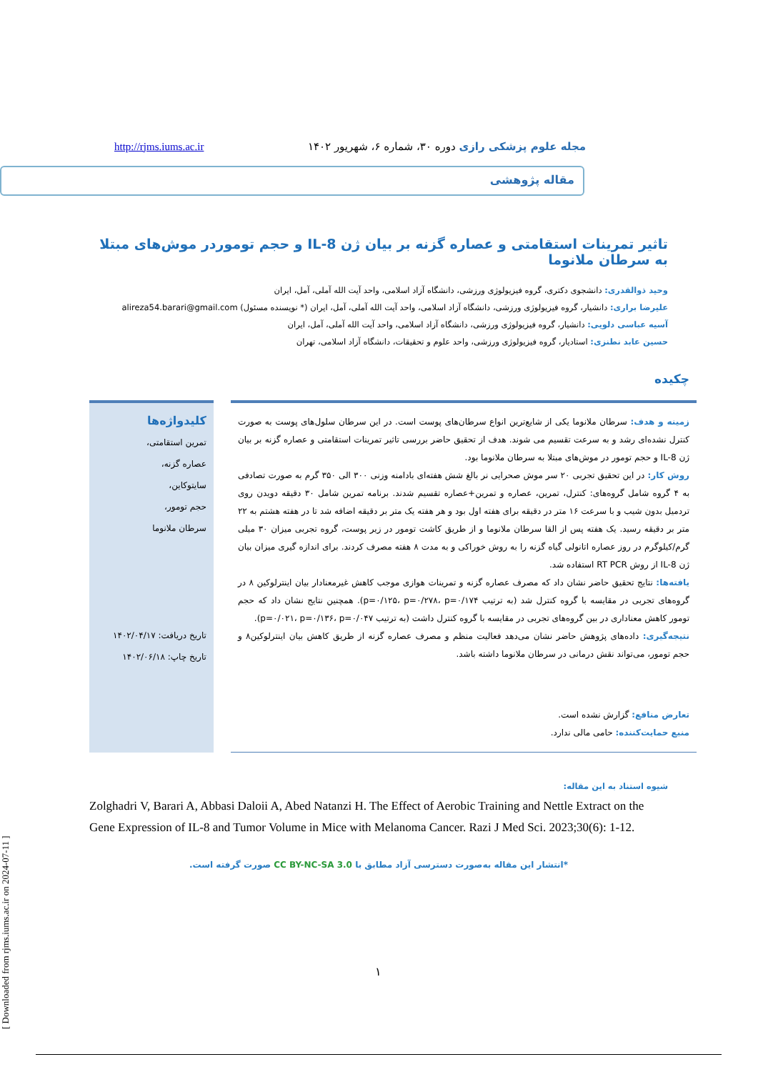مجله علوم پزشکی رازی دوره ۳۰، شماره ۶، شهریور ۱۴۰۲ http://rjms.iums.ac.ir
مقاله پژوهشی
تاثیر تمرینات استقامتی و عصاره گزنه بر بیان ژن IL-8 و حجم توموردر موش‌های مبتلا به سرطان ملانوما
وحید ذوالقدری: دانشجوی دکتری، گروه فیزیولوژی ورزشی، دانشگاه آزاد اسلامی، واحد آیت الله آملی، آمل، ایران
علیرضا براری: دانشیار، گروه فیزیولوژی ورزشی، دانشگاه آزاد اسلامی، واحد آیت الله آملی، آمل، ایران (* نویسنده مسئول) alireza54.barari@gmail.com
آسیه عباسی دلویی: دانشیار، گروه فیزیولوژی ورزشی، دانشگاه آزاد اسلامی، واحد آیت الله آملی، آمل، ایران
حسین عابد نطنزی: استادیار، گروه فیزیولوژی ورزشی، واحد علوم و تحقیقات، دانشگاه آزاد اسلامی، تهران
چکیده
زمینه و هدف: سرطان ملانوما یکی از شایع‌ترین انواع سرطان‌های پوست است. در این سرطان سلول‌های پوست به صورت کنترل نشده‌ای رشد و به سرعت تقسیم می شوند. هدف از تحقیق حاضر بررسی تاثیر تمرینات استقامتی و عصاره گزنه بر بیان ژن IL-8 و حجم تومور در موش‌های مبتلا به سرطان ملانوما بود.
روش کار: در این تحقیق تجربی ۲۰ سر موش صحرایی نر بالغ شش هفته‌ای بادامنه وزنی ۳۰۰ الی ۳۵۰ گرم به صورت تصادفی به ۴ گروه شامل گروه‌های: کنترل، تمرین، عصاره و تمرین+عصاره تقسیم شدند. برنامه تمرین شامل ۳۰ دقیقه دویدن روی تردمیل بدون شیب و با سرعت ۱۶ متر در دقیقه برای هفته اول بود و هر هفته یک متر بر دقیقه اضافه شد تا در هفته هشتم به ۲۲ متر بر دقیقه رسید. یک هفته پس از القا سرطان ملانوما و از طریق کاشت تومور در زیر پوست، گروه تجربی میزان ۳۰ میلی گرم/کیلوگرم در روز عصاره اتانولی گیاه گزنه را به روش خوراکی و به مدت ۸ هفته مصرف کردند. برای اندازه گیری میزان بیان ژن IL-8 از روش RT PCR استفاده شد.
یافته‌ها: نتایج تحقیق حاضر نشان داد که مصرف عصاره گزنه و تمرینات هوازی موجب کاهش غیرمعنادار بیان اینترلوکین ۸ در گروه‌های تجربی در مقایسه با گروه کنترل شد (به ترتیب p=۰/۱۲۵، p=۰/۲۷۸، p=۰/۱۷۴). همچنین نتایج نشان داد که حجم تومور کاهش معناداری در بین گروه‌های تجربی در مقایسه با گروه کنترل داشت (به ترتیب p=۰/۰۲۱، p=۰/۱۳۶، p=۰/۰۴۷).
نتیجه‌گیری: داده‌های پژوهش حاضر نشان می‌دهد فعالیت منظم و مصرف عصاره گزنه از طریق کاهش بیان اینترلوکین۸ و حجم تومور، می‌تواند نقش درمانی در سرطان ملانوما داشته باشد.
تعارض منافع: گزارش نشده است.
منبع حمایت‌کننده: حامی مالی ندارد.
کلیدواژه‌ها
تمرین استقامتی،
عصاره گزنه،
سایتوکاین،
حجم تومور،
سرطان ملانوما
تاریخ دریافت: ۱۴۰۲/۰۴/۱۷
تاریخ چاپ: ۱۴۰۲/۰۶/۱۸
شیوه استناد به این مقاله:
Zolghadri V, Barari A, Abbasi Daloii A, Abed Natanzi H. The Effect of Aerobic Training and Nettle Extract on the Gene Expression of IL-8 and Tumor Volume in Mice with Melanoma Cancer. Razi J Med Sci. 2023;30(6): 1-12.
*انتشار این مقاله به‌صورت دسترسی آزاد مطابق با CC BY-NC-SA 3.0 صورت گرفته است.
۱
[ Downloaded from rjms.iums.ac.ir on 2024-07-11 ]